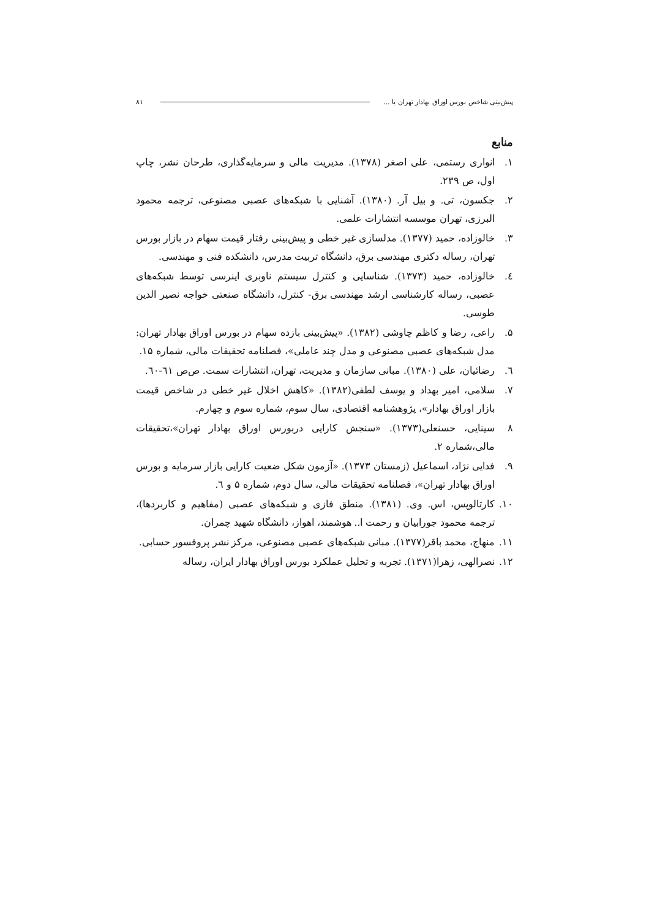پیش‌بینی شاخص بورس اوراق بهادار تهران با ... ۸۱
منابع
۱. انواری رستمی، علی اصغر (۱۳۷۸). مدیریت مالی و سرمایه‌گذاری، طرحان نشر، چاپ اول، ص ۲۳۹.
۲. جکسون، تی. و بیل آر. (۱۳۸۰). آشنایی با شبکه‌های عصبی مصنوعی، ترجمه محمود البرزی، تهران موسسه انتشارات علمی.
۳. خالوزاده، حمید (۱۳۷۷). مدلسازی غیر خطی و پیش‌بینی رفتار قیمت سهام در بازار بورس تهران، رساله دکتری مهندسی برق، دانشگاه تربیت مدرس، دانشکده فنی و مهندسی.
٤. خالوزاده، حمید (۱۳۷۳). شناسایی و کنترل سیستم ناوبری اینرسی توسط شبکه‌های عصبی، رساله کارشناسی ارشد مهندسی برق- کنترل، دانشگاه صنعتی خواجه نصیر الدین طوسی.
۵. راعی، رضا و کاظم چاوشی (۱۳۸۲). «پیش‌بینی بازده سهام در بورس اوراق بهادار تهران: مدل شبکه‌های عصبی مصنوعی و مدل چند عاملی»، فصلنامه تحقیقات مالی، شماره ۱۵.
٦. رضائیان، علی (۱۳۸۰). مبانی سازمان و مدیریت، تهران، انتشارات سمت. ص‌ص ٦۱-٦۰.
۷. سلامی، امیر بهداد و یوسف لطفی(۱۳۸۲). «کاهش اخلال غیر خطی در شاخص قیمت بازار اوراق بهادار»، پژوهشنامه اقتصادی، سال سوم، شماره سوم و چهارم.
۸ سینایی، حسنعلی(۱۳۷۳). «سنجش کارایی دربورس اوراق بهادار تهران»،تحقیقات مالی،شماره ۲.
۹. فدایی نژاد، اسماعیل (زمستان ۱۳۷۳). «آزمون شکل ضعیت کارایی بازار سرمایه و بورس اوراق بهادار تهران»، فصلنامه تحقیقات مالی، سال دوم، شماره ۵ و ٦.
۱۰. کارتالوپس، اس. وی. (۱۳۸۱). منطق فازی و شبکه‌های عصبی (مفاهیم و کاربردها)، ترجمه محمود جورابیان و رحمت ا.. هوشمند، اهواز، دانشگاه شهید چمران.
۱۱. منهاج، محمد باقر(۱۳۷۷). مبانی شبکه‌های عصبی مصنوعی، مرکز نشر پروفسور حسابی.
۱۲. نصرالهی، زهرا(۱۳۷۱). تجربه و تحلیل عملکرد بورس اوراق بهادار ایران، رساله